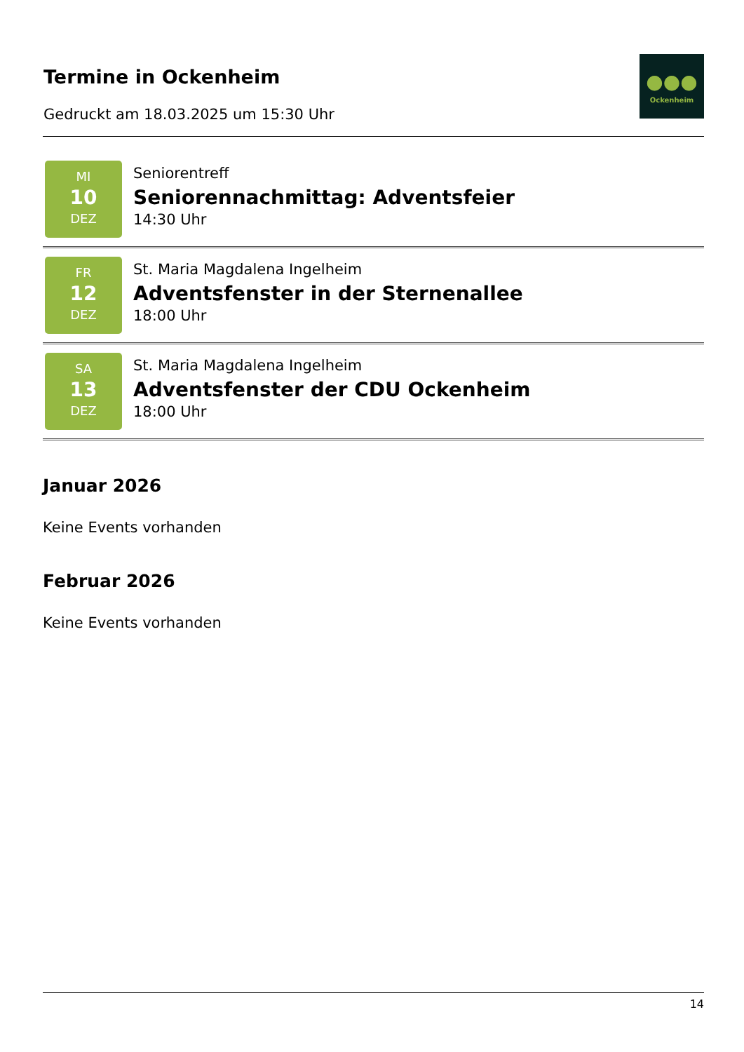Termine in Ockenheim
Gedruckt am 18.03.2025 um 15:30 Uhr
●●●
Ockenheim
MI
10
DEZ
Seniorentreff
Seniorennachmittag: Adventsfeier
14:30 Uhr
FR
12
DEZ
St. Maria Magdalena Ingelheim
Adventsfenster in der Sternenallee
18:00 Uhr
SA
13
DEZ
St. Maria Magdalena Ingelheim
Adventsfenster der CDU Ockenheim
18:00 Uhr
Januar 2026
Keine Events vorhanden
Februar 2026
Keine Events vorhanden
14